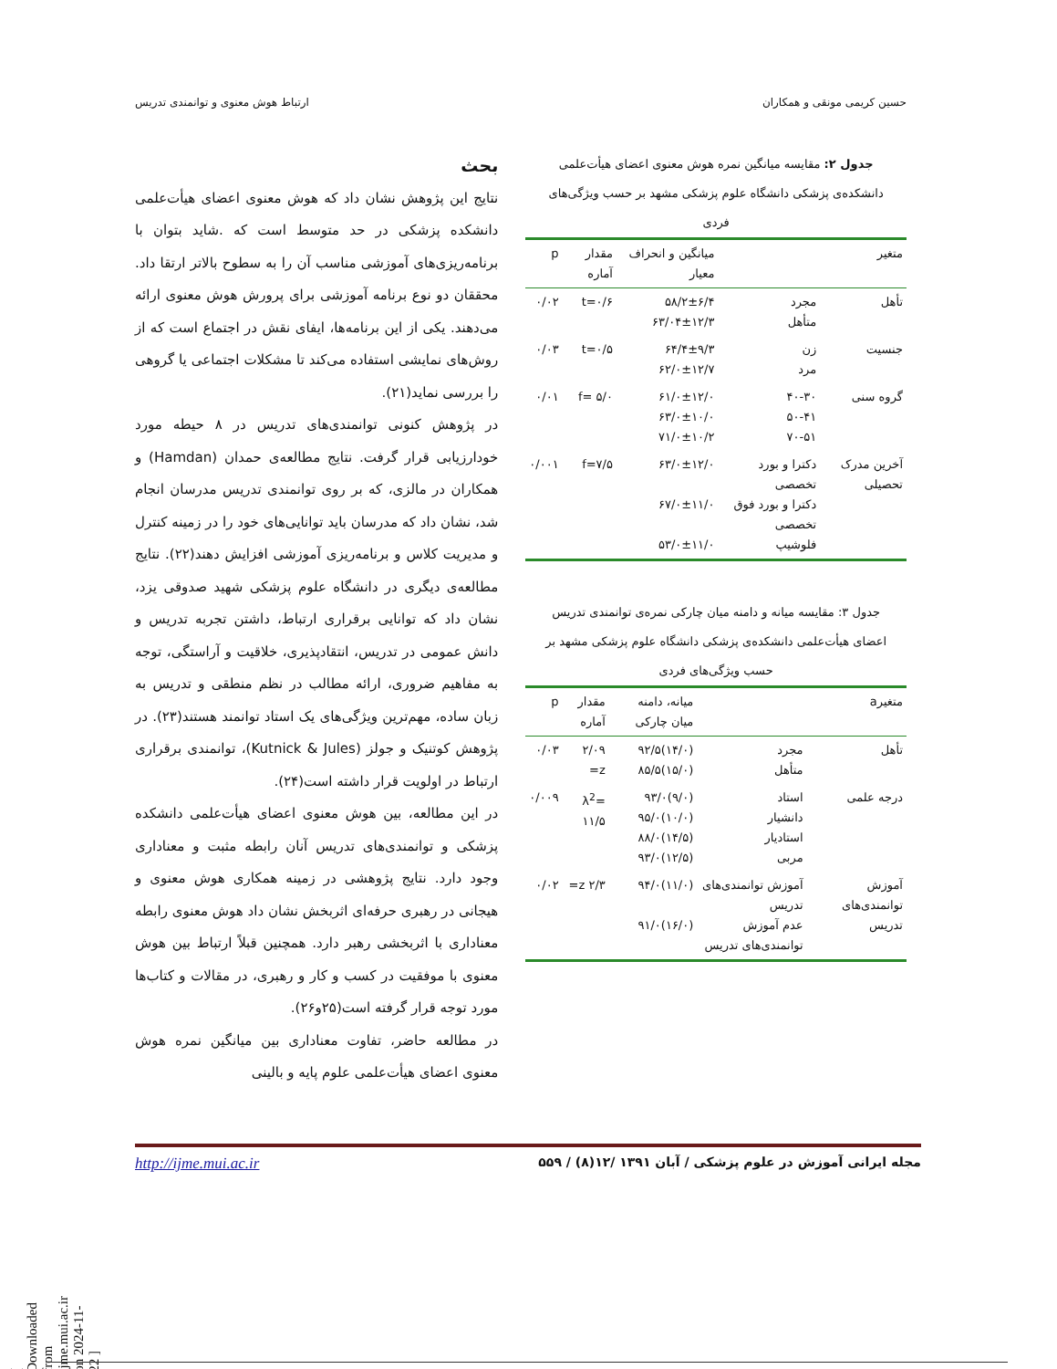حسین کریمی مونقی و همکاران ارتباط هوش معنوی و توانمندی تدریس
جدول ۲: مقایسه میانگین نمره هوش معنوی اعضای هیأت‌علمی دانشکده‌ی پزشکی دانشگاه علوم پزشکی مشهد بر حسب ویژگی‌های فردی
| متغیر | | میانگین و انحراف معیار | مقدار آماره | p |
| --- | --- | --- | --- | --- |
| تأهل | مجرد متأهل | ۵۸/۲±۶/۴ ۶۳/۰۴±۱۲/۳ | t=۰/۶ | ۰/۰۲ |
| جنسیت | زن مرد | ۶۴/۴±۹/۳ ۶۲/۰±۱۲/۷ | t=۰/۵ | ۰/۰۳ |
| گروه سنی | ۴۰-۳۰ ۵۰-۴۱ ۷۰-۵۱ | ۶۱/۰±۱۲/۰ ۶۳/۰±۱۰/۰ ۷۱/۰±۱۰/۲ | f= ۵/۰ | ۰/۰۱ |
| آخرین مدرک تحصیلی | دکترا و بورد تخصصی دکترا و بورد فوق تخصصی فلوشیپ | ۶۳/۰±۱۲/۰ ۶۷/۰±۱۱/۰ ۵۳/۰±۱۱/۰ | f=۷/۵ | ۰/۰۰۱ |
جدول ۳: مقایسه میانه و دامنه میان چارکی نمره‌ی توانمندی تدریس اعضای هیأت‌علمی دانشکده‌ی پزشکی دانشگاه علوم پزشکی مشهد بر حسب ویژگی‌های فردی
| متغیرa | | میانه، دامنه میان چارکی | مقدار آماره | p |
| --- | --- | --- | --- | --- |
| تأهل | مجرد متأهل | (۱۴/۰)۹۲/۵ (۱۵/۰)۸۵/۵ | ۲/۰۹ z= | ۰/۰۳ |
| درجه علمی | استاد دانشیار استادیار مربی | (۹/۰)۹۳/۰ (۱۰/۰)۹۵/۰ (۱۴/۵)۸۸/۰ (۱۲/۵)۹۳/۰ | λ<sup>2</sup>= ۱۱/۵ | ۰/۰۰۹ |
| آموزش توانمندی‌های تدریس | آموزش توانمندی‌های تدریس عدم آموزش توانمندی‌های تدریس | (۱۱/۰)۹۴/۰ (۱۶/۰)۹۱/۰ | ۲/۳ z= | ۰/۰۲ |
بحث
نتایج این پژوهش نشان داد که هوش معنوی اعضای هیأت‌علمی دانشکده پزشکی در حد متوسط است که .شاید بتوان با برنامه‌ریزی‌های آموزشی مناسب آن را به سطوح بالاتر ارتقا داد. محققان دو نوع برنامه آموزشی برای پرورش هوش معنوی ارائه می‌دهند. یکی از این برنامه‌ها، ایفای نقش در اجتماع است که از روش‌های نمایشی استفاده می‌کند تا مشکلات اجتماعی یا گروهی را بررسی نماید(۲۱).
در پژوهش کنونی توانمندی‌های تدریس در ۸ حیطه مورد خودارزیابی قرار گرفت. نتایج مطالعه‌ی حمدان (Hamdan) و همکاران در مالزی، که بر روی توانمندی تدریس مدرسان انجام شد، نشان داد که مدرسان باید توانایی‌های خود را در زمینه کنترل و مدیریت کلاس و برنامه‌ریزی آموزشی افزایش دهند(۲۲). نتایج مطالعه‌ی دیگری در دانشگاه علوم پزشکی شهید صدوقی یزد، نشان داد که توانایی برقراری ارتباط، داشتن تجربه تدریس و دانش عمومی در تدریس، انتقادپذیری، خلاقیت و آراستگی، توجه به مفاهیم ضروری، ارائه مطالب در نظم منطقی و تدریس به زبان ساده، مهم‌ترین ویژگی‌های یک استاد توانمند هستند(۲۳). در پژوهش کوتنیک و جولز (Kutnick & Jules)، توانمندی برقراری ارتباط در اولویت قرار داشته است(۲۴).
در این مطالعه، بین هوش معنوی اعضای هیأت‌علمی دانشکده پزشکی و توانمندی‌های تدریس آنان رابطه مثبت و معناداری وجود دارد. نتایج پژوهشی در زمینه همکاری هوش معنوی و هیجانی در رهبری حرفه‌ای اثربخش نشان داد هوش معنوی رابطه معناداری با اثربخشی رهبر دارد. همچنین قبلاً ارتباط بین هوش معنوی با موفقیت در کسب و کار و رهبری، در مقالات و کتاب‌ها مورد توجه قرار گرفته است(۲۵و۲۶).
در مطالعه حاضر، تفاوت معناداری بین میانگین نمره هوش معنوی اعضای هیأت‌علمی علوم پایه و بالینی
مجله ایرانی آموزش در علوم پزشکی / آبان ۱۳۹۱ /۱۲(۸) / ۵۵۹ http://ijme.mui.ac.ir
[ Downloaded from ijme.mui.ac.ir on 2024-11-22 ]